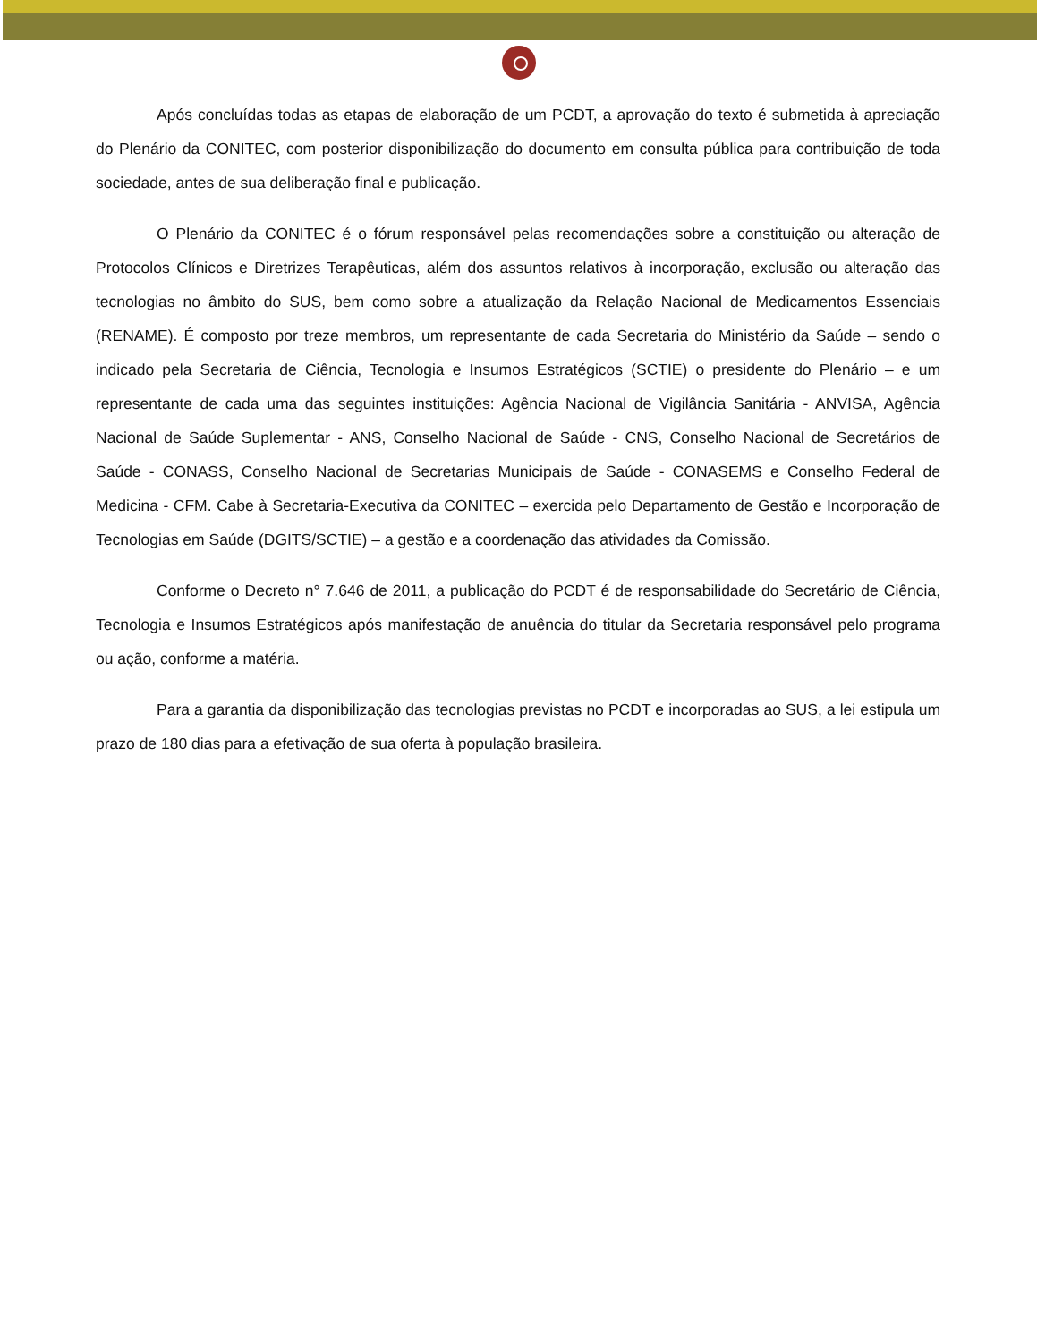Após concluídas todas as etapas de elaboração de um PCDT, a aprovação do texto é submetida à apreciação do Plenário da CONITEC, com posterior disponibilização do documento em consulta pública para contribuição de toda sociedade, antes de sua deliberação final e publicação.
O Plenário da CONITEC é o fórum responsável pelas recomendações sobre a constituição ou alteração de Protocolos Clínicos e Diretrizes Terapêuticas, além dos assuntos relativos à incorporação, exclusão ou alteração das tecnologias no âmbito do SUS, bem como sobre a atualização da Relação Nacional de Medicamentos Essenciais (RENAME). É composto por treze membros, um representante de cada Secretaria do Ministério da Saúde – sendo o indicado pela Secretaria de Ciência, Tecnologia e Insumos Estratégicos (SCTIE) o presidente do Plenário – e um representante de cada uma das seguintes instituições: Agência Nacional de Vigilância Sanitária - ANVISA, Agência Nacional de Saúde Suplementar - ANS, Conselho Nacional de Saúde - CNS, Conselho Nacional de Secretários de Saúde - CONASS, Conselho Nacional de Secretarias Municipais de Saúde - CONASEMS e Conselho Federal de Medicina - CFM. Cabe à Secretaria-Executiva da CONITEC – exercida pelo Departamento de Gestão e Incorporação de Tecnologias em Saúde (DGITS/SCTIE) – a gestão e a coordenação das atividades da Comissão.
Conforme o Decreto n° 7.646 de 2011, a publicação do PCDT é de responsabilidade do Secretário de Ciência, Tecnologia e Insumos Estratégicos após manifestação de anuência do titular da Secretaria responsável pelo programa ou ação, conforme a matéria.
Para a garantia da disponibilização das tecnologias previstas no PCDT e incorporadas ao SUS, a lei estipula um prazo de 180 dias para a efetivação de sua oferta à população brasileira.